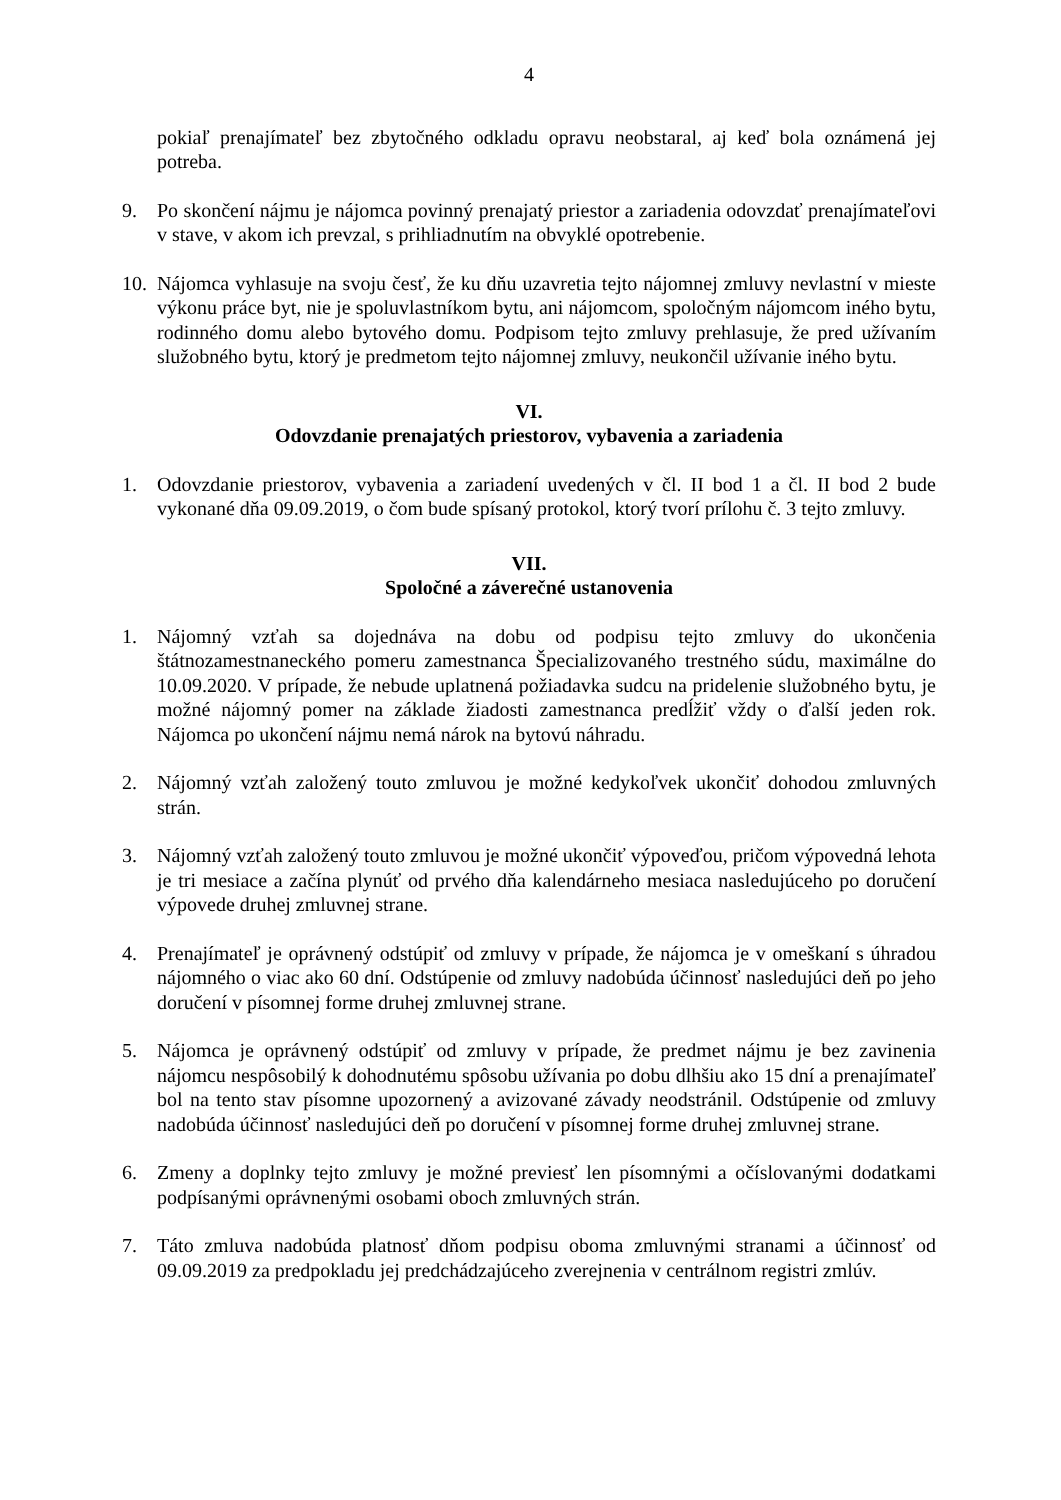4
pokiaľ prenajímateľ bez zbytočného odkladu opravu neobstaral, aj keď bola oznámená jej potreba.
9. Po skončení nájmu je nájomca povinný prenajatý priestor a zariadenia odovzdať prenajímateľovi v stave, v akom ich prevzal, s prihliadnutím na obvyklé opotrebenie.
10.
Nájomca vyhlasuje na svoju česť, že ku dňu uzavretia tejto nájomnej zmluvy nevlastní v mieste výkonu práce byt, nie je spoluvlastníkom bytu, ani nájomcom, spoločným nájomcom iného bytu, rodinného domu alebo bytového domu. Podpisom tejto zmluvy prehlasuje, že pred užívaním služobného bytu, ktorý je predmetom tejto nájomnej zmluvy, neukončil užívanie iného bytu.
VI.
Odovzdanie prenajatých priestorov, vybavenia a zariadenia
1. Odovzdanie priestorov, vybavenia a zariadení uvedených v čl. II bod 1 a čl. II bod 2 bude vykonané dňa 09.09.2019, o čom bude spísaný protokol, ktorý tvorí prílohu č. 3 tejto zmluvy.
VII.
Spoločné a záverečné ustanovenia
1. Nájomný vzťah sa dojednáva na dobu od podpisu tejto zmluvy do ukončenia štátnozamestnaneckého pomeru zamestnanca Špecializovaného trestného súdu, maximálne do 10.09.2020. V prípade, že nebude uplatnená požiadavka sudcu na pridelenie služobného bytu, je možné nájomný pomer na základe žiadosti zamestnanca predĺžiť vždy o ďalší jeden rok. Nájomca po ukončení nájmu nemá nárok na bytovú náhradu.
2. Nájomný vzťah založený touto zmluvou je možné kedykoľvek ukončiť dohodou zmluvných strán.
3. Nájomný vzťah založený touto zmluvou je možné ukončiť výpoveďou, pričom výpovedná lehota je tri mesiace a začína plynúť od prvého dňa kalendárneho mesiaca nasledujúceho po doručení výpovede druhej zmluvnej strane.
4. Prenajímateľ je oprávnený odstúpiť od zmluvy v prípade, že nájomca je v omeškaní s úhradou nájomného o viac ako 60 dní. Odstúpenie od zmluvy nadobúda účinnosť nasledujúci deň po jeho doručení v písomnej forme druhej zmluvnej strane.
5. Nájomca je oprávnený odstúpiť od zmluvy v prípade, že predmet nájmu je bez zavinenia nájomcu nespôsobilý k dohodnutému spôsobu užívania po dobu dlhšiu ako 15 dní a prenajímateľ bol na tento stav písomne upozornený a avizované závady neodstránil. Odstúpenie od zmluvy nadobúda účinnosť nasledujúci deň po doručení v písomnej forme druhej zmluvnej strane.
6. Zmeny a doplnky tejto zmluvy je možné previesť len písomnými a očíslovanými dodatkami podpísanými oprávnenými osobami oboch zmluvných strán.
7. Táto zmluva nadobúda platnosť dňom podpisu oboma zmluvnými stranami a účinnosť od 09.09.2019 za predpokladu jej predchádzajúceho zverejnenia v centrálnom registri zmlúv.